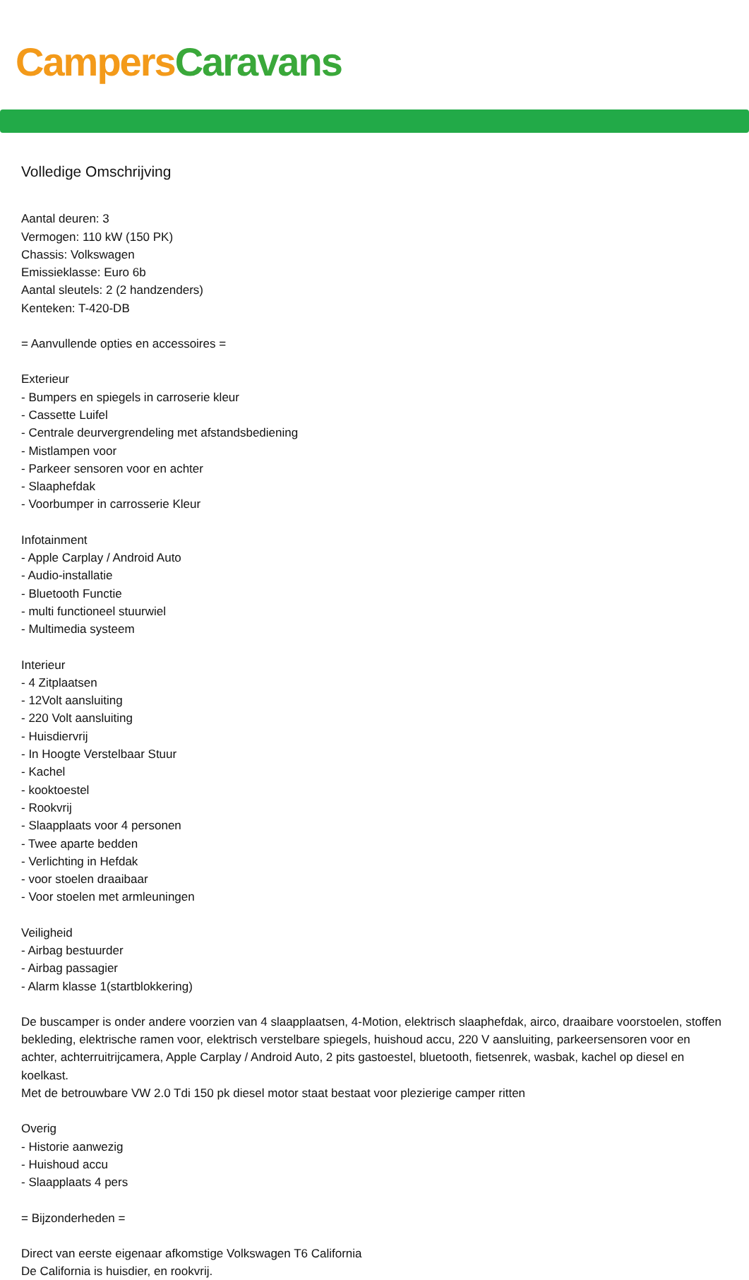Campers Caravans
Volledige Omschrijving
Aantal deuren: 3
Vermogen: 110 kW (150 PK)
Chassis: Volkswagen
Emissieklasse: Euro 6b
Aantal sleutels: 2 (2 handzenders)
Kenteken: T-420-DB
= Aanvullende opties en accessoires =
Exterieur
- Bumpers en spiegels in carroserie kleur
- Cassette Luifel
- Centrale deurvergrendeling met afstandsbediening
- Mistlampen voor
- Parkeer sensoren voor en achter
- Slaaphefdak
- Voorbumper in carrosserie Kleur
Infotainment
- Apple Carplay / Android Auto
- Audio-installatie
- Bluetooth Functie
- multi functioneel stuurwiel
- Multimedia systeem
Interieur
- 4 Zitplaatsen
- 12Volt aansluiting
- 220 Volt aansluiting
- Huisdiervrij
- In Hoogte Verstelbaar Stuur
- Kachel
- kooktoestel
- Rookvrij
- Slaapplaats voor 4 personen
- Twee aparte bedden
- Verlichting in Hefdak
- voor stoelen draaibaar
- Voor stoelen met armleuningen
Veiligheid
- Airbag bestuurder
- Airbag passagier
- Alarm klasse 1(startblokkering)
De buscamper is onder andere voorzien van 4 slaapplaatsen, 4-Motion, elektrisch slaaphefdak, airco, draaibare voorstoelen, stoffen bekleding, elektrische ramen voor, elektrisch verstelbare spiegels, huishoud accu, 220 V aansluiting, parkeersensoren voor en achter, achterruitrijcamera, Apple Carplay / Android Auto, 2 pits gastoestel, bluetooth, fietsenrek, wasbak, kachel op diesel en koelkast.
Met de betrouwbare VW 2.0 Tdi 150 pk diesel motor staat bestaat voor plezierige camper ritten
Overig
- Historie aanwezig
- Huishoud accu
- Slaapplaats 4 pers
= Bijzonderheden =
Direct van eerste eigenaar afkomstige Volkswagen T6 California
De California is huisdier, en rookvrij.